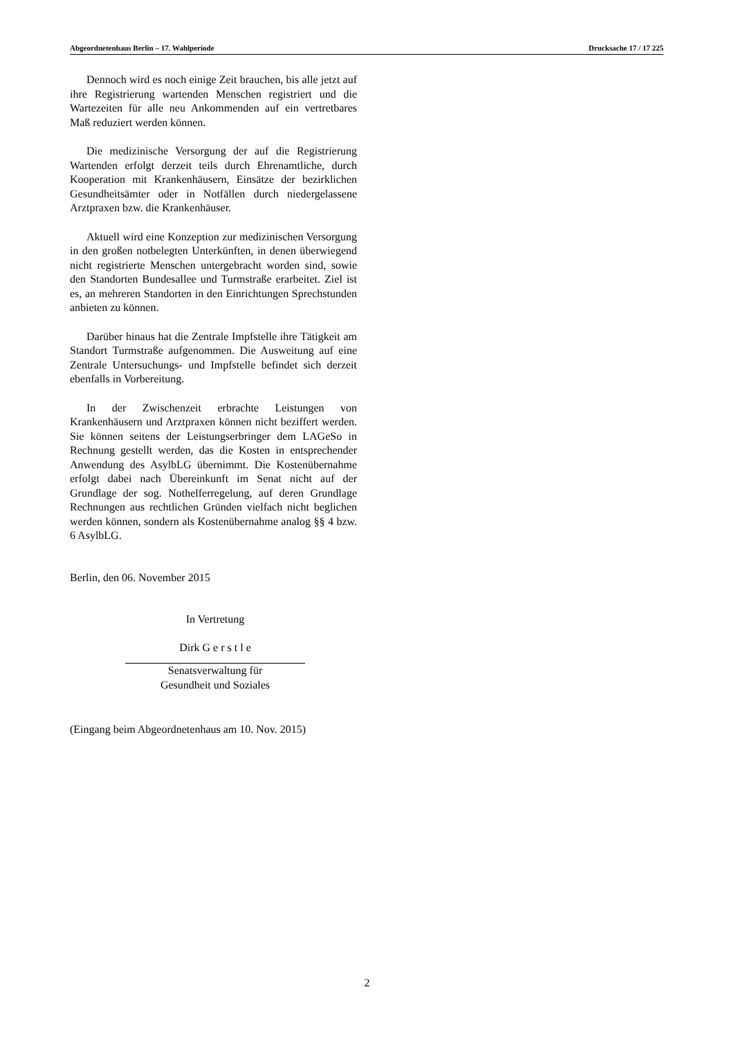Abgeordnetenhaus Berlin – 17. Wahlperiode Drucksache 17 / 17 225
Dennoch wird es noch einige Zeit brauchen, bis alle jetzt auf ihre Registrierung wartenden Menschen registriert und die Wartezeiten für alle neu Ankommenden auf ein vertretbares Maß reduziert werden können.
Die medizinische Versorgung der auf die Registrierung Wartenden erfolgt derzeit teils durch Ehrenamtliche, durch Kooperation mit Krankenhäusern, Einsätze der bezirklichen Gesundheitsämter oder in Notfällen durch niedergelassene Arztpraxen bzw. die Krankenhäuser.
Aktuell wird eine Konzeption zur medizinischen Versorgung in den großen notbelegten Unterkünften, in denen überwiegend nicht registrierte Menschen untergebracht worden sind, sowie den Standorten Bundesallee und Turmstraße erarbeitet. Ziel ist es, an mehreren Standorten in den Einrichtungen Sprechstunden anbieten zu können.
Darüber hinaus hat die Zentrale Impfstelle ihre Tätigkeit am Standort Turmstraße aufgenommen. Die Ausweitung auf eine Zentrale Untersuchungs- und Impfstelle befindet sich derzeit ebenfalls in Vorbereitung.
In der Zwischenzeit erbrachte Leistungen von Krankenhäusern und Arztpraxen können nicht beziffert werden. Sie können seitens der Leistungserbringer dem LAGeSo in Rechnung gestellt werden, das die Kosten in entsprechender Anwendung des AsylbLG übernimmt. Die Kostenübernahme erfolgt dabei nach Übereinkunft im Senat nicht auf der Grundlage der sog. Nothelferregelung, auf deren Grundlage Rechnungen aus rechtlichen Gründen vielfach nicht beglichen werden können, sondern als Kostenübernahme analog §§ 4 bzw. 6 AsylbLG.
Berlin, den 06. November 2015
In Vertretung
Dirk G e r s t l e
Senatsverwaltung für
Gesundheit und Soziales
(Eingang beim Abgeordnetenhaus am 10. Nov. 2015)
2